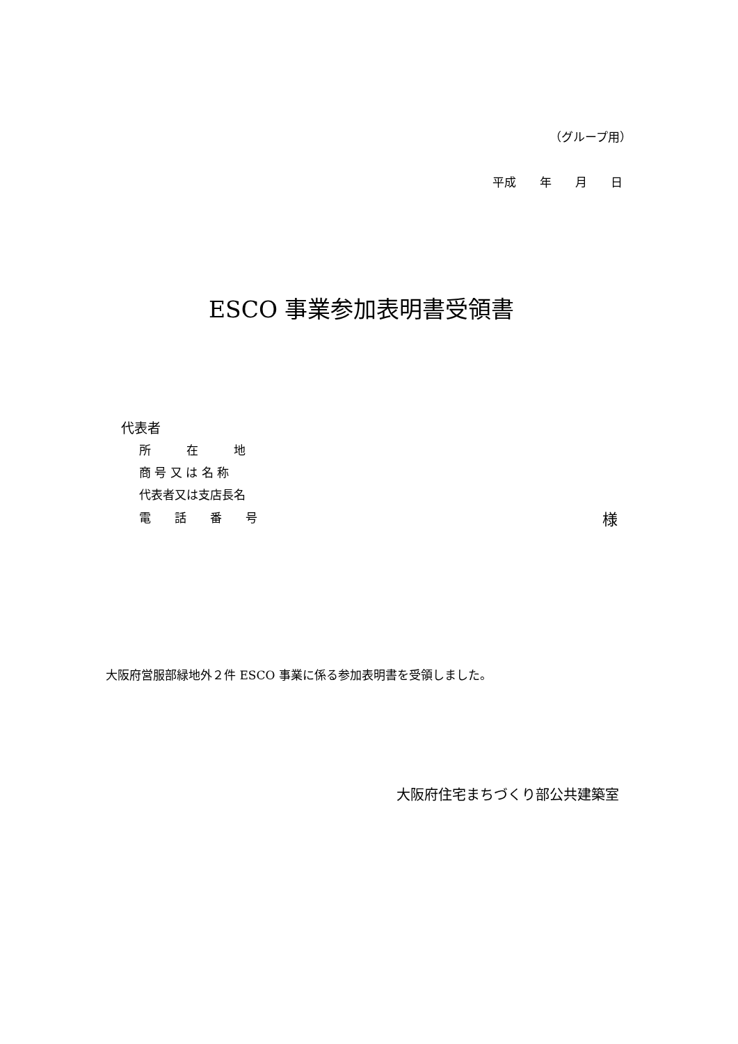（グループ用）
平成　　年　　月　　日
ESCO 事業参加表明書受領書
代表者
所　　　在　　　地
商 号 又 は 名 称
代表者又は支店長名
電　　話　　番　　号 様
大阪府営服部緑地外２件 ESCO 事業に係る参加表明書を受領しました。
大阪府住宅まちづくり部公共建築室